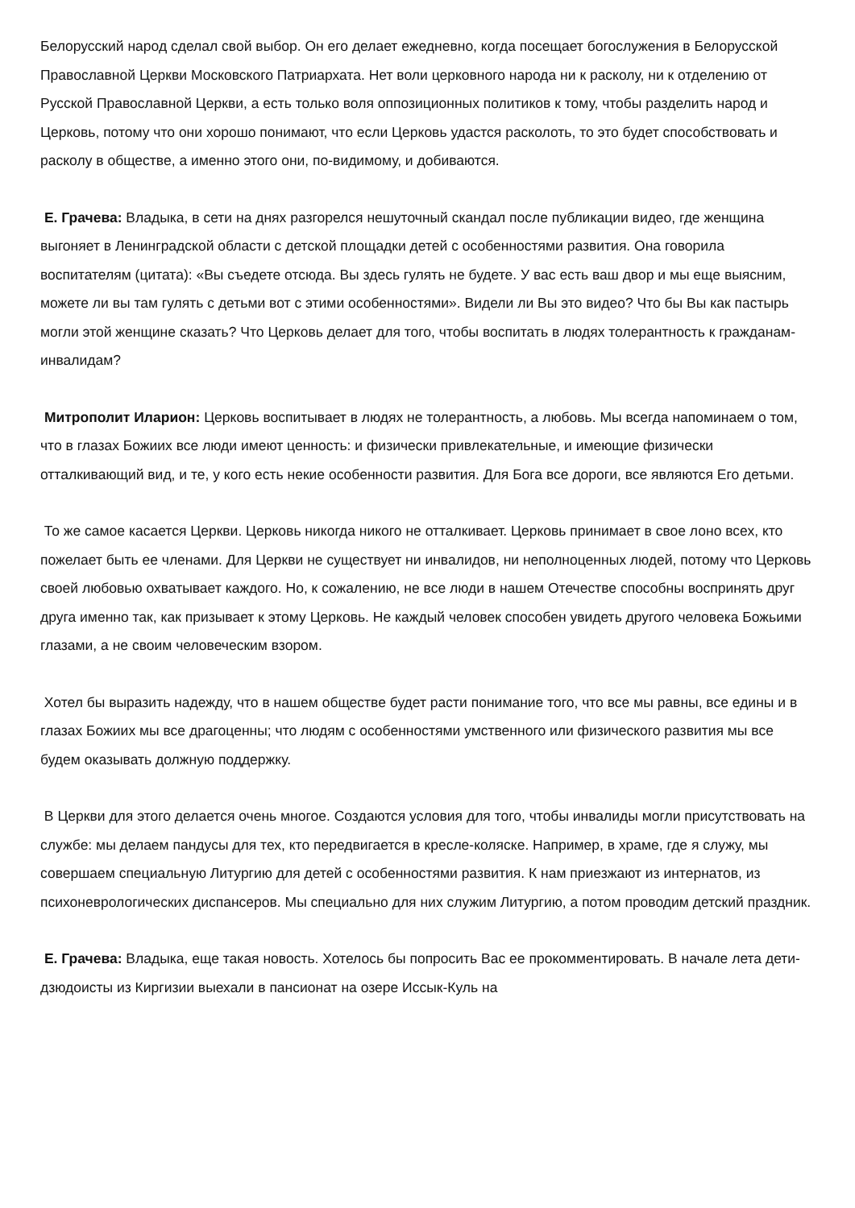Белорусский народ сделал свой выбор. Он его делает ежедневно, когда посещает богослужения в Белорусской Православной Церкви Московского Патриархата. Нет воли церковного народа ни к расколу, ни к отделению от Русской Православной Церкви, а есть только воля оппозиционных политиков к тому, чтобы разделить народ и Церковь, потому что они хорошо понимают, что если Церковь удастся расколоть, то это будет способствовать и расколу в обществе, а именно этого они, по-видимому, и добиваются.
Е. Грачева: Владыка, в сети на днях разгорелся нешуточный скандал после публикации видео, где женщина выгоняет в Ленинградской области с детской площадки детей с особенностями развития. Она говорила воспитателям (цитата): «Вы съедете отсюда. Вы здесь гулять не будете. У вас есть ваш двор и мы еще выясним, можете ли вы там гулять с детьми вот с этими особенностями». Видели ли Вы это видео? Что бы Вы как пастырь могли этой женщине сказать? Что Церковь делает для того, чтобы воспитать в людях толерантность к гражданам-инвалидам?
Митрополит Иларион: Церковь воспитывает в людях не толерантность, а любовь. Мы всегда напоминаем о том, что в глазах Божиих все люди имеют ценность: и физически привлекательные, и имеющие физически отталкивающий вид, и те, у кого есть некие особенности развития. Для Бога все дороги, все являются Его детьми.
То же самое касается Церкви. Церковь никогда никого не отталкивает. Церковь принимает в свое лоно всех, кто пожелает быть ее членами. Для Церкви не существует ни инвалидов, ни неполноценных людей, потому что Церковь своей любовью охватывает каждого. Но, к сожалению, не все люди в нашем Отечестве способны воспринять друг друга именно так, как призывает к этому Церковь. Не каждый человек способен увидеть другого человека Божьими глазами, а не своим человеческим взором.
Хотел бы выразить надежду, что в нашем обществе будет расти понимание того, что все мы равны, все едины и в глазах Божиих мы все драгоценны; что людям с особенностями умственного или физического развития мы все будем оказывать должную поддержку.
В Церкви для этого делается очень многое. Создаются условия для того, чтобы инвалиды могли присутствовать на службе: мы делаем пандусы для тех, кто передвигается в кресле-коляске. Например, в храме, где я служу, мы совершаем специальную Литургию для детей с особенностями развития. К нам приезжают из интернатов, из психоневрологических диспансеров. Мы специально для них служим Литургию, а потом проводим детский праздник.
Е. Грачева: Владыка, еще такая новость. Хотелось бы попросить Вас ее прокомментировать. В начале лета дети-дзюдоисты из Киргизии выехали в пансионат на озере Иссык-Куль на